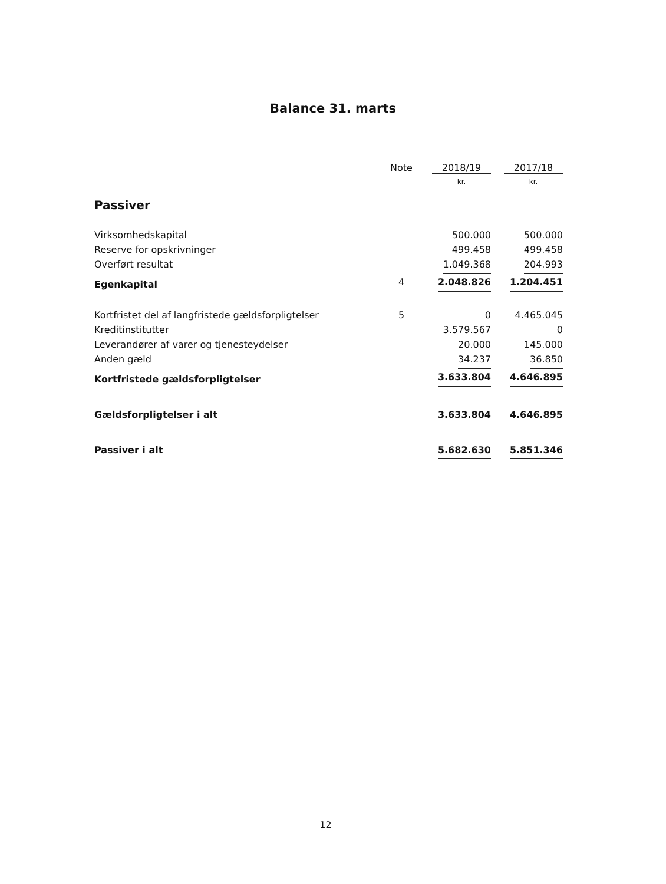Balance 31. marts
| | Note | 2018/19 | 2017/18 |
| --- | --- | --- | --- |
| | | kr. | kr. |
| Passiver | | | |
| Virksomhedskapital | | 500.000 | 500.000 |
| Reserve for opskrivninger | | 499.458 | 499.458 |
| Overført resultat | | 1.049.368 | 204.993 |
| Egenkapital | 4 | 2.048.826 | 1.204.451 |
| Kortfristet del af langfristede gældsforpligtelser | 5 | 0 | 4.465.045 |
| Kreditinstitutter | | 3.579.567 | 0 |
| Leverandører af varer og tjenesteydelser | | 20.000 | 145.000 |
| Anden gæld | | 34.237 | 36.850 |
| Kortfristede gældsforpligtelser | | 3.633.804 | 4.646.895 |
| Gældsforpligtelser i alt | | 3.633.804 | 4.646.895 |
| Passiver i alt | | 5.682.630 | 5.851.346 |
12